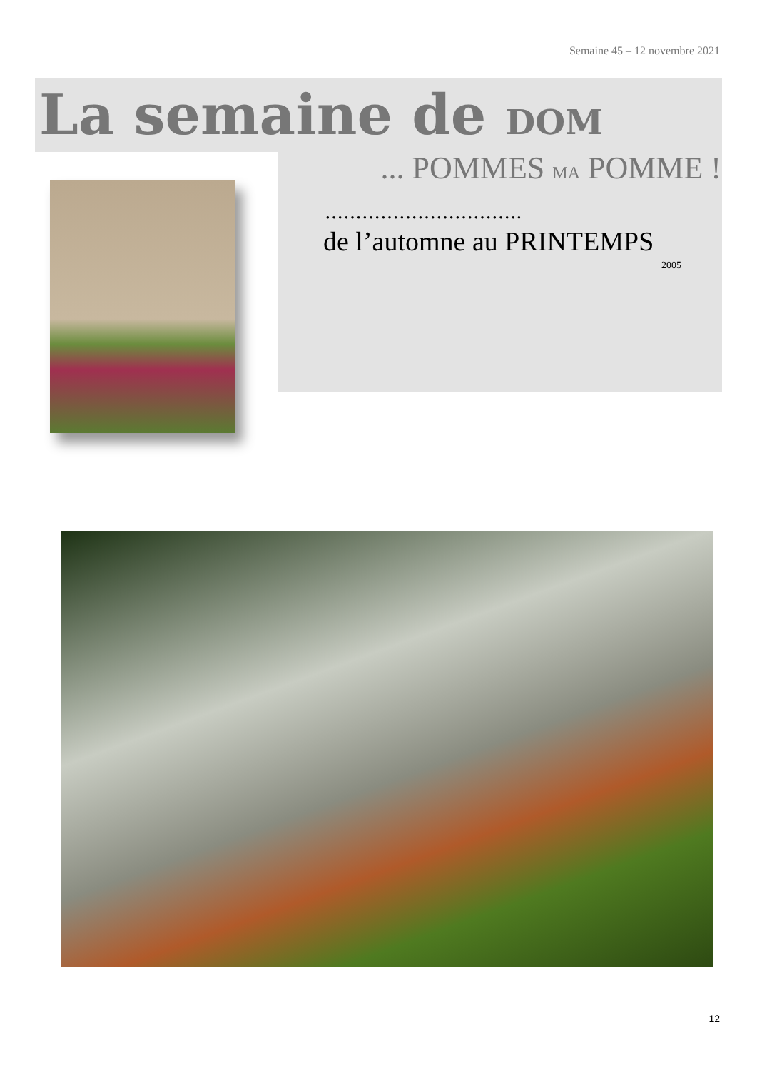Semaine 45 – 12 novembre 2021
La semaine de DOM
... POMMES MA POMME !
…………………………..
de l’automne au PRINTEMPS
2005
12